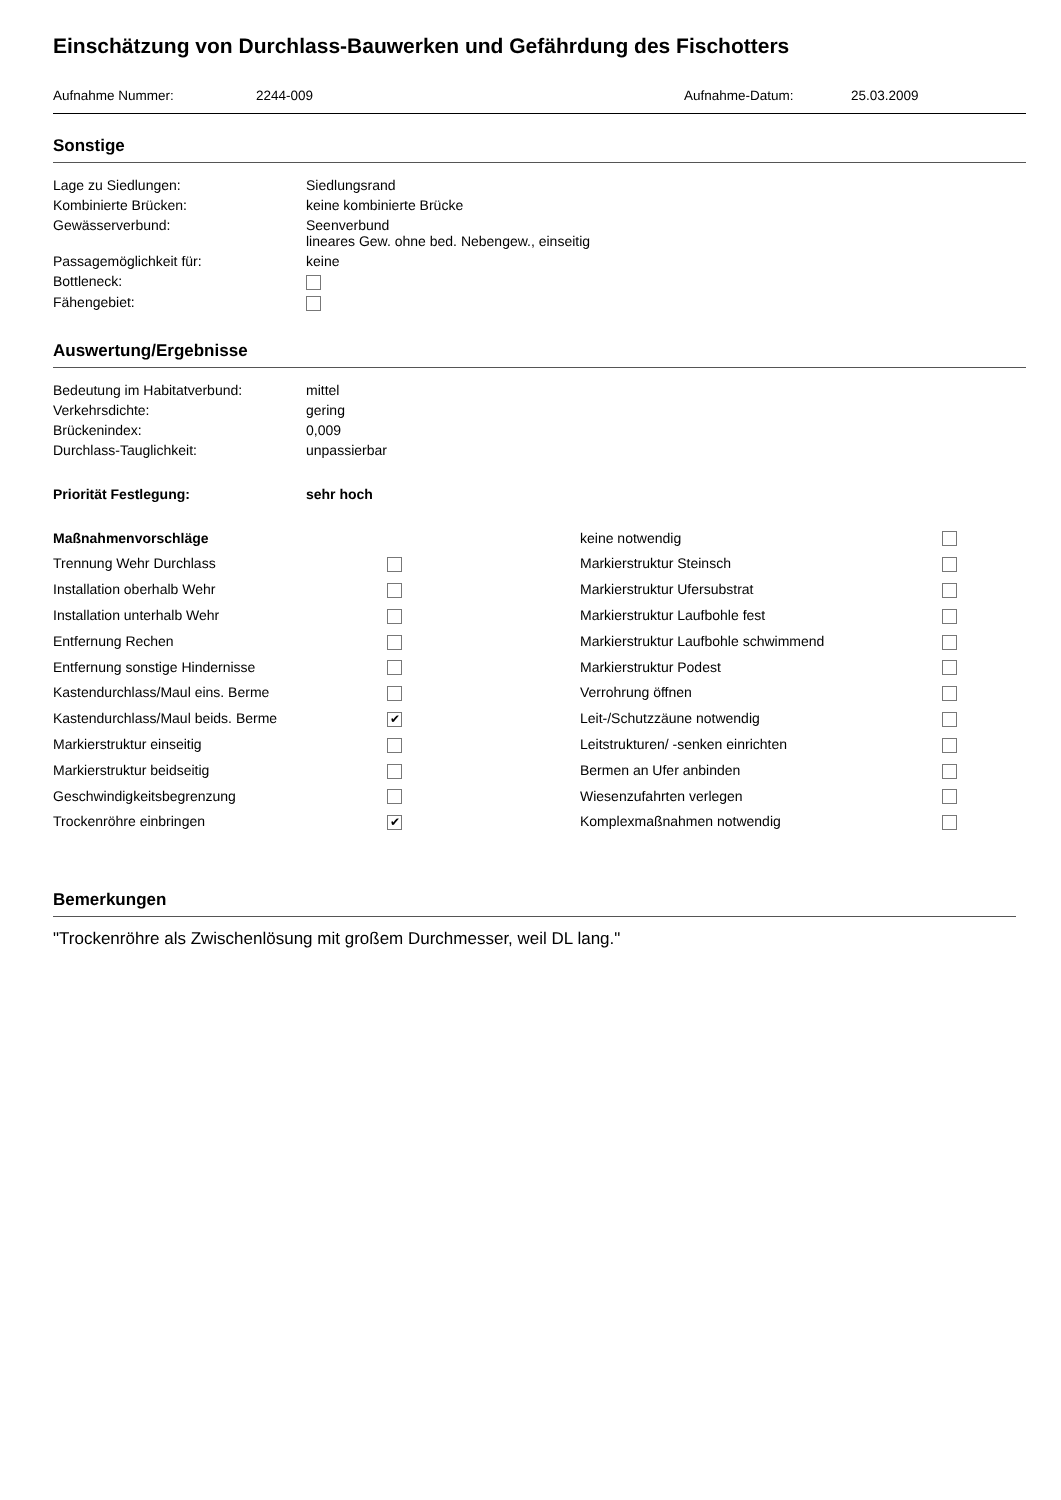Einschätzung von Durchlass-Bauwerken und Gefährdung des Fischotters
Aufnahme Nummer: 2244-009 Aufnahme-Datum: 25.03.2009
Sonstige
Lage zu Siedlungen:
Siedlungsrand
Kombinierte Brücken:
keine kombinierte Brücke
Gewässerverbund:
Seenverbund
lineares Gew. ohne bed. Nebengew., einseitig
Passagemöglichkeit für:
keine
Bottleneck:
Fähengebiet:
Auswertung/Ergebnisse
Bedeutung im Habitatverbund:
mittel
Verkehrsdichte:
gering
Brückenindex:
0,009
Durchlass-Tauglichkeit:
unpassierbar
Priorität Festlegung:
sehr hoch
Maßnahmenvorschläge
keine notwendig
Trennung Wehr Durchlass
Markierstruktur Steinsch
Installation oberhalb Wehr
Markierstruktur Ufersubstrat
Installation unterhalb Wehr
Markierstruktur Laufbohle fest
Entfernung Rechen
Markierstruktur Laufbohle schwimmend
Entfernung sonstige Hindernisse
Markierstruktur Podest
Kastendurchlass/Maul eins. Berme
Verrohrung öffnen
Kastendurchlass/Maul beids. Berme
✔
Leit-/Schutzzäune notwendig
Markierstruktur einseitig
Leitstrukturen/ -senken einrichten
Markierstruktur beidseitig
Bermen an Ufer anbinden
Geschwindigkeitsbegrenzung
Wiesenzufahrten verlegen
Trockenröhre einbringen
✔
Komplexmaßnahmen notwendig
Bemerkungen
"Trockenröhre als Zwischenlösung mit großem Durchmesser, weil DL lang."